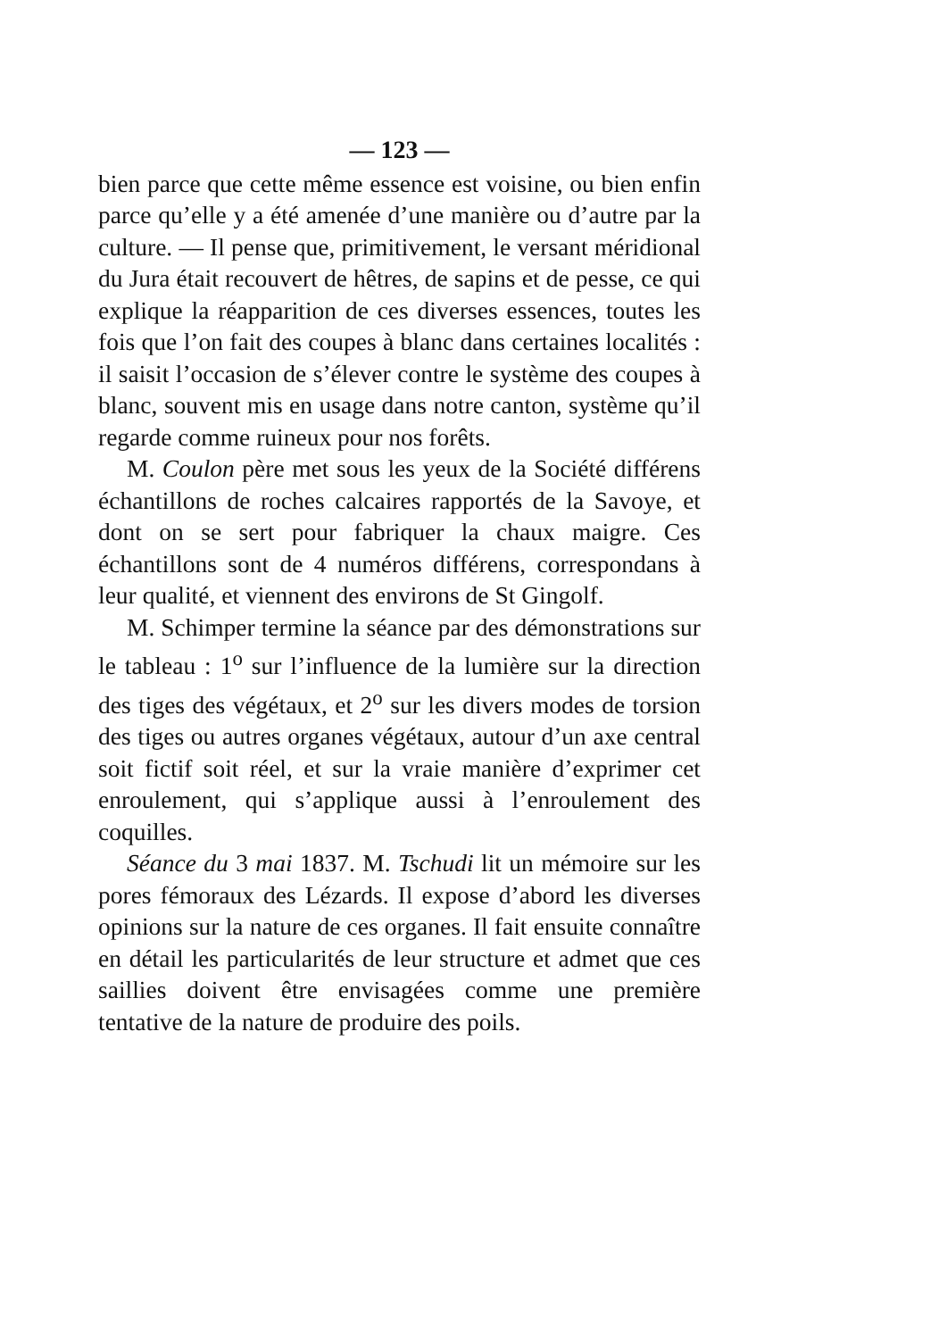— 123 —
bien parce que cette même essence est voisine, ou bien enfin parce qu’elle y a été amenée d’une manière ou d’autre par la culture. — Il pense que, primitivement, le versant méridional du Jura était recouvert de hêtres, de sapins et de pesse, ce qui explique la réapparition de ces diverses essences, toutes les fois que l’on fait des coupes à blanc dans certaines localités : il saisit l’occasion de s’élever contre le système des coupes à blanc, souvent mis en usage dans notre canton, système qu’il regarde comme ruineux pour nos forêts.
M. Coulon père met sous les yeux de la Société différens échantillons de roches calcaires rapportés de la Savoye, et dont on se sert pour fabriquer la chaux maigre. Ces échantillons sont de 4 numéros différens, correspondans à leur qualité, et viennent des environs de St Gingolf.
M. Schimper termine la séance par des démonstrations sur le tableau : 1<sup>o</sup> sur l’influence de la lumière sur la direction des tiges des végétaux, et 2<sup>o</sup> sur les divers modes de torsion des tiges ou autres organes végétaux, autour d’un axe central soit fictif soit réel, et sur la vraie manière d’exprimer cet enroulement, qui s’applique aussi à l’enroulement des coquilles.
Séance du 3 mai 1837. M. Tschudi lit un mémoire sur les pores fémoraux des Lézards. Il expose d’abord les diverses opinions sur la nature de ces organes. Il fait ensuite connaître en détail les particularités de leur structure et admet que ces saillies doivent être envisagées comme une première tentative de la nature de produire des poils.